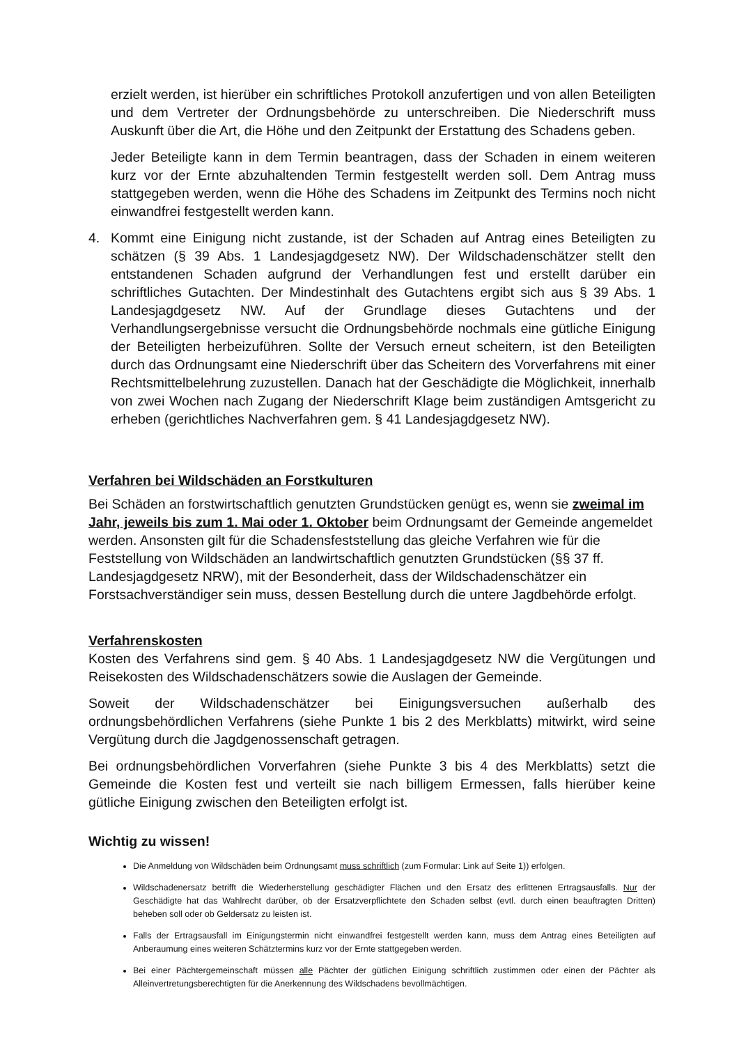erzielt werden, ist hierüber ein schriftliches Protokoll anzufertigen und von allen Beteiligten und dem Vertreter der Ordnungsbehörde zu unterschreiben. Die Niederschrift muss Auskunft über die Art, die Höhe und den Zeitpunkt der Erstattung des Schadens geben.
Jeder Beteiligte kann in dem Termin beantragen, dass der Schaden in einem weiteren kurz vor der Ernte abzuhaltenden Termin festgestellt werden soll. Dem Antrag muss stattgegeben werden, wenn die Höhe des Schadens im Zeitpunkt des Termins noch nicht einwandfrei festgestellt werden kann.
4. Kommt eine Einigung nicht zustande, ist der Schaden auf Antrag eines Beteiligten zu schätzen (§ 39 Abs. 1 Landesjagdgesetz NW). Der Wildschadenschätzer stellt den entstandenen Schaden aufgrund der Verhandlungen fest und erstellt darüber ein schriftliches Gutachten. Der Mindestinhalt des Gutachtens ergibt sich aus § 39 Abs. 1 Landesjagdgesetz NW. Auf der Grundlage dieses Gutachtens und der Verhandlungsergebnisse versucht die Ordnungsbehörde nochmals eine gütliche Einigung der Beteiligten herbeizuführen. Sollte der Versuch erneut scheitern, ist den Beteiligten durch das Ordnungsamt eine Niederschrift über das Scheitern des Vorverfahrens mit einer Rechtsmittelbelehrung zuzustellen. Danach hat der Geschädigte die Möglichkeit, innerhalb von zwei Wochen nach Zugang der Niederschrift Klage beim zuständigen Amtsgericht zu erheben (gerichtliches Nachverfahren gem. § 41 Landesjagdgesetz NW).
Verfahren bei Wildschäden an Forstkulturen
Bei Schäden an forstwirtschaftlich genutzten Grundstücken genügt es, wenn sie zweimal im Jahr, jeweils bis zum 1. Mai oder 1. Oktober beim Ordnungsamt der Gemeinde angemeldet werden. Ansonsten gilt für die Schadensfeststellung das gleiche Verfahren wie für die Feststellung von Wildschäden an landwirtschaftlich genutzten Grundstücken (§§ 37 ff. Landesjagdgesetz NRW), mit der Besonderheit, dass der Wildschadenschätzer ein Forstsachverständiger sein muss, dessen Bestellung durch die untere Jagdbehörde erfolgt.
Verfahrenskosten
Kosten des Verfahrens sind gem. § 40 Abs. 1 Landesjagdgesetz NW die Vergütungen und Reisekosten des Wildschadenschätzers sowie die Auslagen der Gemeinde.
Soweit der Wildschadenschätzer bei Einigungsversuchen außerhalb des ordnungsbehördlichen Verfahrens (siehe Punkte 1 bis 2 des Merkblatts) mitwirkt, wird seine Vergütung durch die Jagdgenossenschaft getragen.
Bei ordnungsbehördlichen Vorverfahren (siehe Punkte 3 bis 4 des Merkblatts) setzt die Gemeinde die Kosten fest und verteilt sie nach billigem Ermessen, falls hierüber keine gütliche Einigung zwischen den Beteiligten erfolgt ist.
Wichtig zu wissen!
Die Anmeldung von Wildschäden beim Ordnungsamt muss schriftlich (zum Formular: Link auf Seite 1)) erfolgen.
Wildschadenersatz betrifft die Wiederherstellung geschädigter Flächen und den Ersatz des erlittenen Ertragsausfalls. Nur der Geschädigte hat das Wahlrecht darüber, ob der Ersatzverpflichtete den Schaden selbst (evtl. durch einen beauftragten Dritten) beheben soll oder ob Geldersatz zu leisten ist.
Falls der Ertragsausfall im Einigungstermin nicht einwandfrei festgestellt werden kann, muss dem Antrag eines Beteiligten auf Anberaumung eines weiteren Schätztermins kurz vor der Ernte stattgegeben werden.
Bei einer Pächtergemeinschaft müssen alle Pächter der gütlichen Einigung schriftlich zustimmen oder einen der Pächter als Alleinvertretungsberechtigten für die Anerkennung des Wildschadens bevollmächtigen.